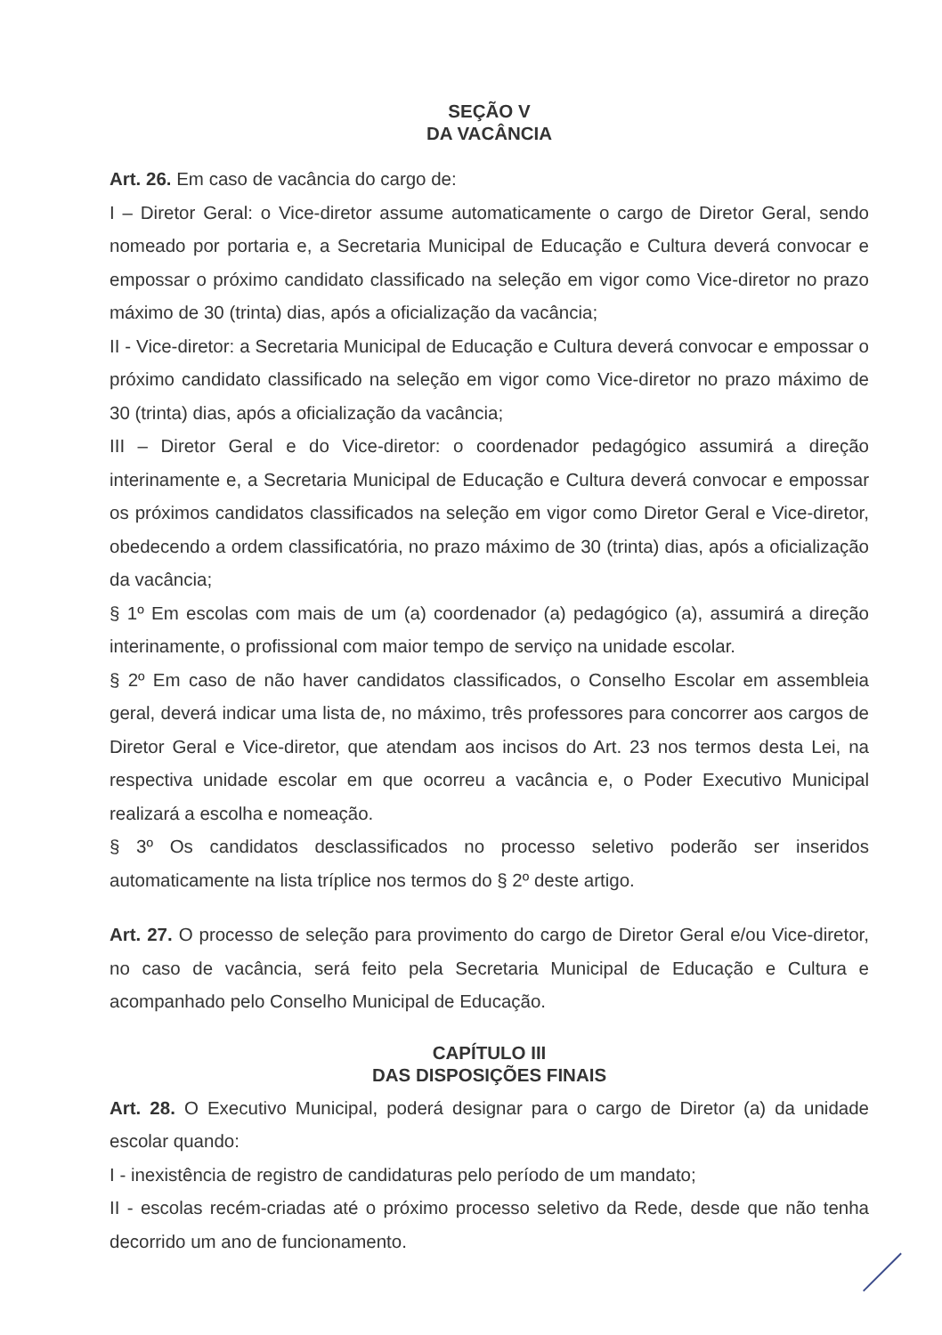SEÇÃO V
DA VACÂNCIA
Art. 26. Em caso de vacância do cargo de:
I – Diretor Geral: o Vice-diretor assume automaticamente o cargo de Diretor Geral, sendo nomeado por portaria e, a Secretaria Municipal de Educação e Cultura deverá convocar e empossar o próximo candidato classificado na seleção em vigor como Vice-diretor no prazo máximo de 30 (trinta) dias, após a oficialização da vacância;
II - Vice-diretor: a Secretaria Municipal de Educação e Cultura deverá convocar e empossar o próximo candidato classificado na seleção em vigor como Vice-diretor no prazo máximo de 30 (trinta) dias, após a oficialização da vacância;
III – Diretor Geral e do Vice-diretor: o coordenador pedagógico assumirá a direção interinamente e, a Secretaria Municipal de Educação e Cultura deverá convocar e empossar os próximos candidatos classificados na seleção em vigor como Diretor Geral e Vice-diretor, obedecendo a ordem classificatória, no prazo máximo de 30 (trinta) dias, após a oficialização da vacância;
§ 1º Em escolas com mais de um (a) coordenador (a) pedagógico (a), assumirá a direção interinamente, o profissional com maior tempo de serviço na unidade escolar.
§ 2º Em caso de não haver candidatos classificados, o Conselho Escolar em assembleia geral, deverá indicar uma lista de, no máximo, três professores para concorrer aos cargos de Diretor Geral e Vice-diretor, que atendam aos incisos do Art. 23 nos termos desta Lei, na respectiva unidade escolar em que ocorreu a vacância e, o Poder Executivo Municipal realizará a escolha e nomeação.
§ 3º Os candidatos desclassificados no processo seletivo poderão ser inseridos automaticamente na lista tríplice nos termos do § 2º deste artigo.
Art. 27. O processo de seleção para provimento do cargo de Diretor Geral e/ou Vice-diretor, no caso de vacância, será feito pela Secretaria Municipal de Educação e Cultura e acompanhado pelo Conselho Municipal de Educação.
CAPÍTULO III
DAS DISPOSIÇÕES FINAIS
Art. 28. O Executivo Municipal, poderá designar para o cargo de Diretor (a) da unidade escolar quando:
I - inexistência de registro de candidaturas pelo período de um mandato;
II - escolas recém-criadas até o próximo processo seletivo da Rede, desde que não tenha decorrido um ano de funcionamento.